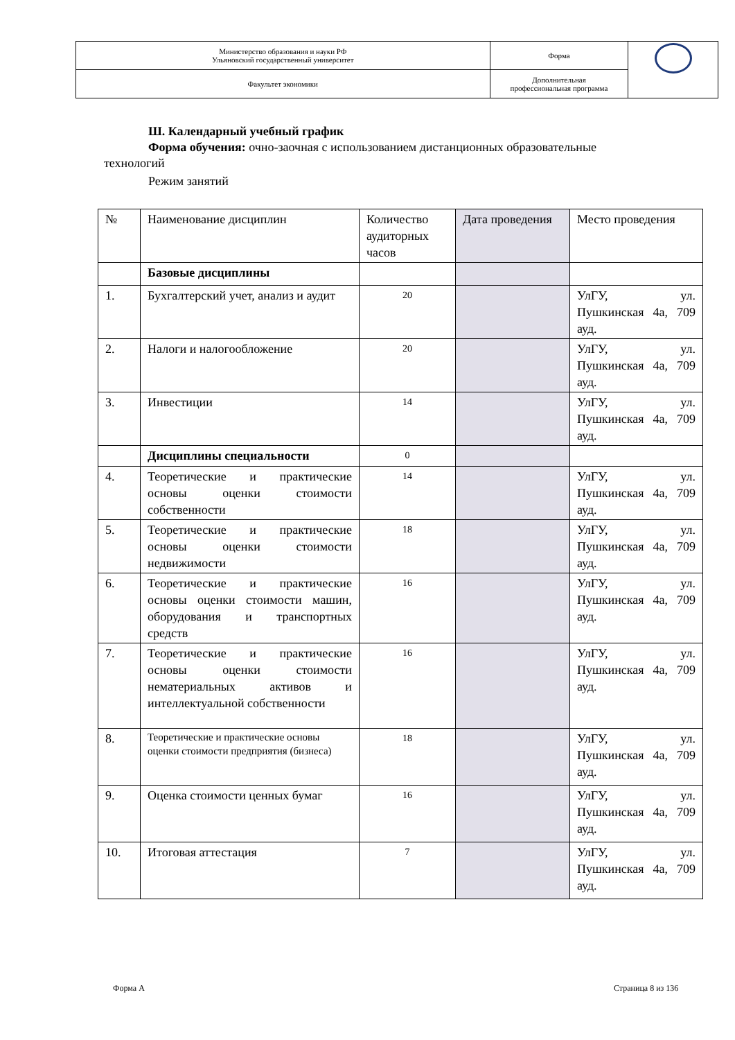| Министерство образования и науки РФ Ульяновский государственный университет | Форма | |
| Факультет экономики | Дополнительная профессиональная программа | |
Ш. Календарный учебный график
Форма обучения: очно-заочная с использованием дистанционных образовательные
технологий
Режим занятий
| № | Наименование дисциплин | Количество аудиторных часов | Дата проведения | Место проведения |
| | Базовые дисциплины | | | |
| 1. | Бухгалтерский учет, анализ и аудит | 20 | | УлГУ, ул. Пушкинская 4а, 709 ауд. |
| 2. | Налоги и налогообложение | 20 | | УлГУ, ул. Пушкинская 4а, 709 ауд. |
| 3. | Инвестиции | 14 | | УлГУ, ул. Пушкинская 4а, 709 ауд. |
| | Дисциплины специальности | 0 | | |
| 4. | Теоретические и практические основы оценки стоимости собственности | 14 | | УлГУ, ул. Пушкинская 4а, 709 ауд. |
| 5. | Теоретические и практические основы оценки стоимости недвижимости | 18 | | УлГУ, ул. Пушкинская 4а, 709 ауд. |
| 6. | Теоретические и практические основы оценки стоимости машин, оборудования и транспортных средств | 16 | | УлГУ, ул. Пушкинская 4а, 709 ауд. |
| 7. | Теоретические и практические основы оценки стоимости нематериальных активов и интеллектуальной собственности | 16 | | УлГУ, ул. Пушкинская 4а, 709 ауд. |
| 8. | Теоретические и практические основы оценки стоимости предприятия (бизнеса) | 18 | | УлГУ, ул. Пушкинская 4а, 709 ауд. |
| 9. | Оценка стоимости ценных бумаг | 16 | | УлГУ, ул. Пушкинская 4а, 709 ауд. |
| 10. | Итоговая аттестация | 7 | | УлГУ, ул. Пушкинская 4а, 709 ауд. |
Форма А Страница 8 из 136